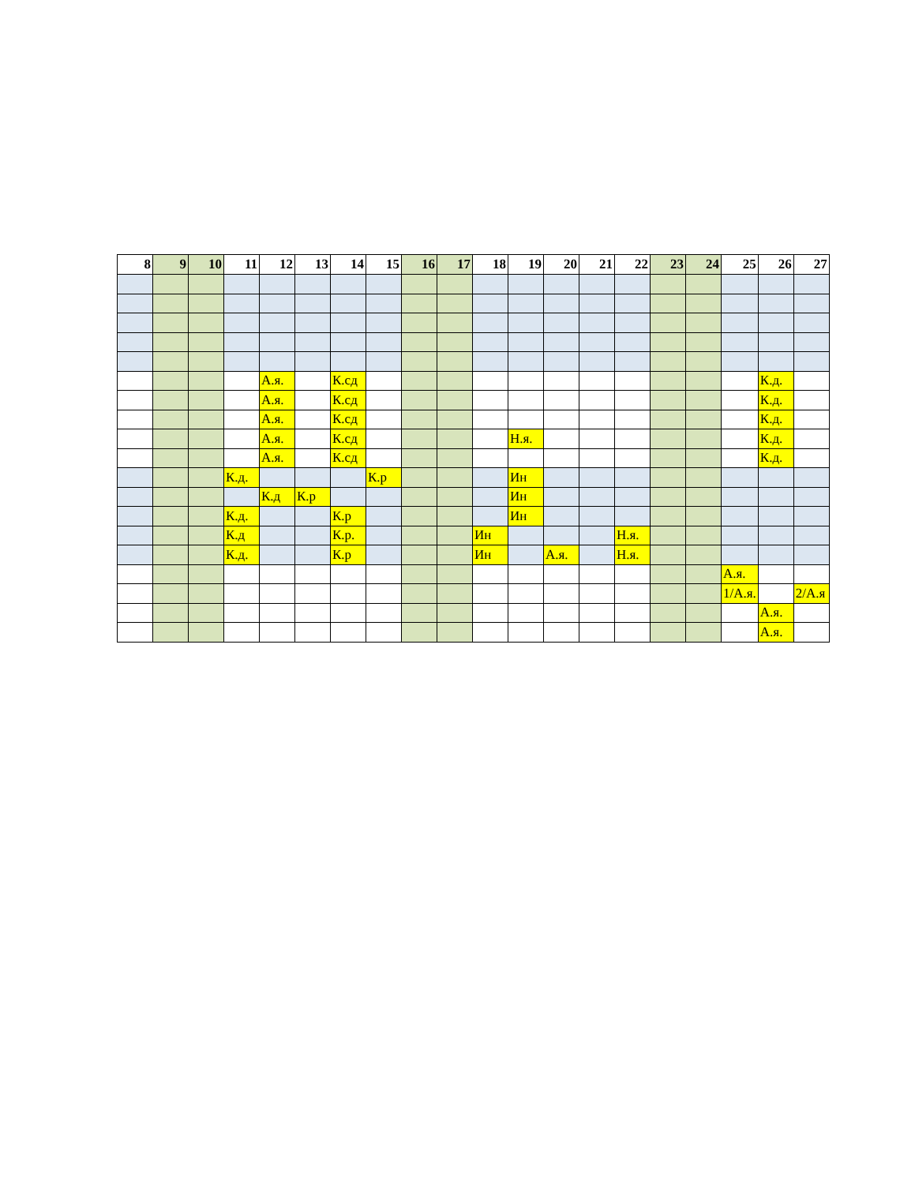| 8 | 9 | 10 | 11 | 12 | 13 | 14 | 15 | 16 | 17 | 18 | 19 | 20 | 21 | 22 | 23 | 24 | 25 | 26 | 27 |
| --- | --- | --- | --- | --- | --- | --- | --- | --- | --- | --- | --- | --- | --- | --- | --- | --- | --- | --- | --- |
| | | | | А.я. | | К.сд | | | | | | | | | | | | К.д. | |
| | | | | А.я. | | К.сд | | | | | | | | | | | | К.д. | |
| | | | | А.я. | | К.сд | | | | | | | | | | | | К.д. | |
| | | | | А.я. | | К.сд | | | | | Н.я. | | | | | | | К.д. | |
| | | | | А.я. | | К.сд | | | | | | | | | | | | К.д. | |
| | | | К.д. | | | | К.р | | | | Ин | | | | | | | | |
| | | | | К.д | К.р | | | | | | Ин | | | | | | | | |
| | | | К.д. | | | К.р | | | | | Ин | | | | | | | | |
| | | | К.д | | | К.р. | | | | Ин | | | | Н.я. | | | | | |
| | | | К.д. | | | К.р | | | | Ин | | А.я. | | Н.я. | | | | | |
| | | | | | | | | | | | | | | | | | А.я. | | |
| | | | | | | | | | | | | | | | | | 1/А.я. | | 2/А.я |
| | | | | | | | | | | | | | | | | | | А.я. | |
| | | | | | | | | | | | | | | | | | | А.я. | |